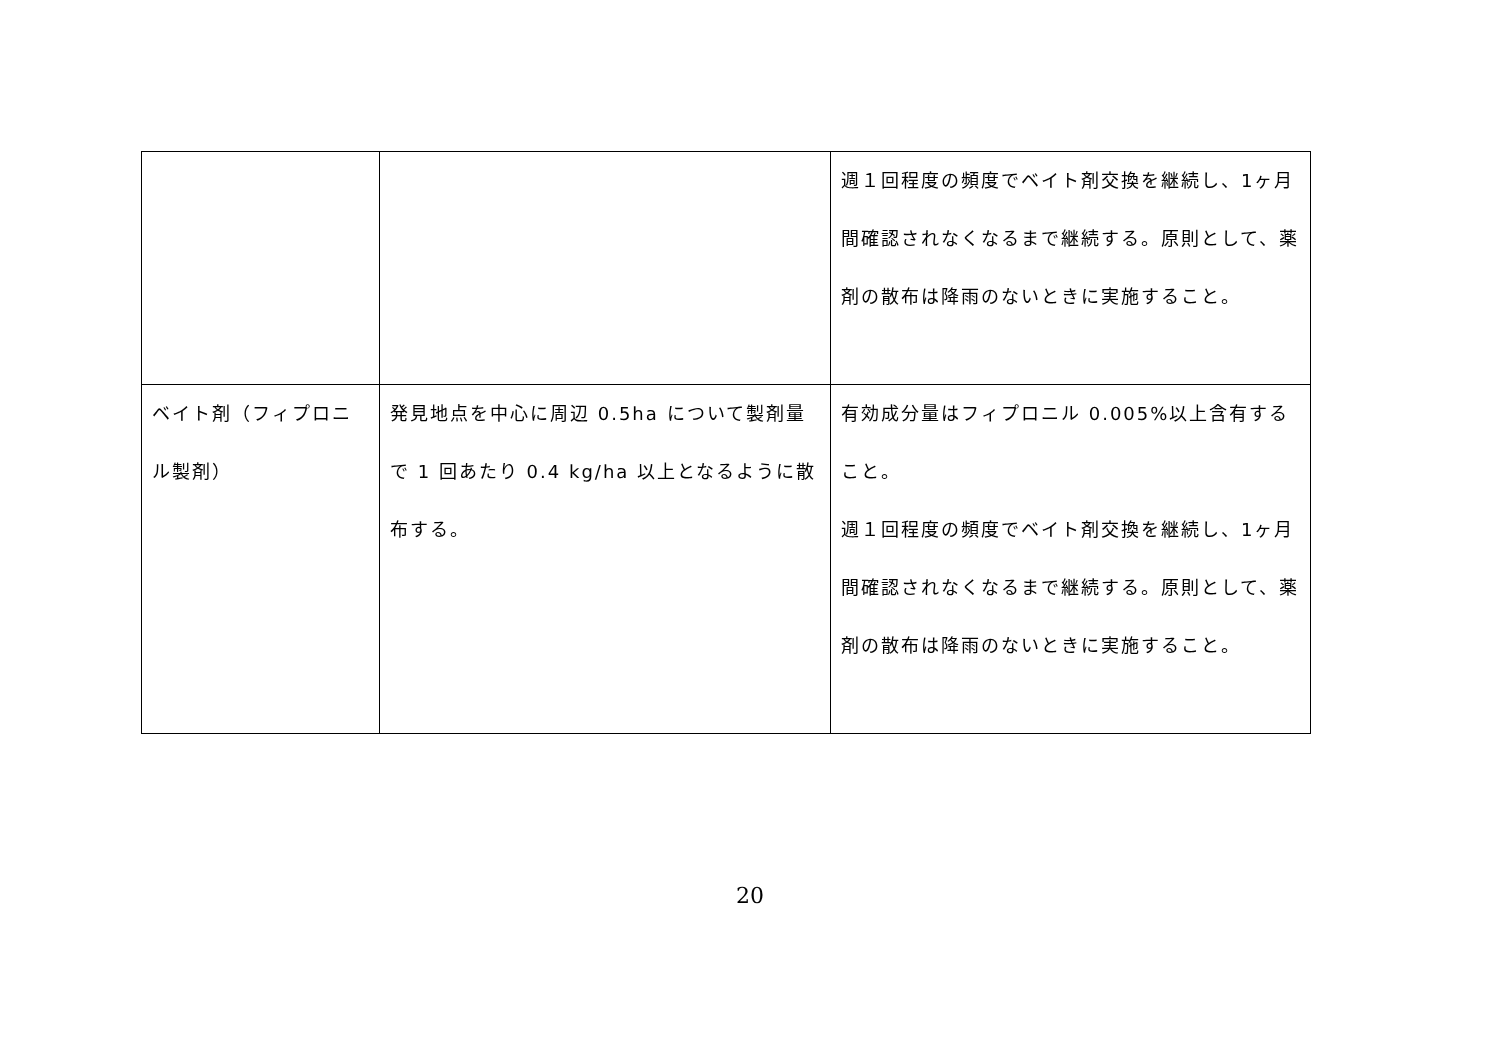| | | 週１回程度の頻度でベイト剤交換を継続し、1ヶ月間確認されなくなるまで継続する。原則として、薬剤の散布は降雨のないときに実施すること。 |
| ベイト剤（フィプロニル製剤） | 発見地点を中心に周辺 0.5ha について製剤量で 1 回あたり 0.4 kg/ha 以上となるように散布する。 | 有効成分量はフィプロニル 0.005%以上含有すること。 週１回程度の頻度でベイト剤交換を継続し、1ヶ月間確認されなくなるまで継続する。原則として、薬剤の散布は降雨のないときに実施すること。 |
20